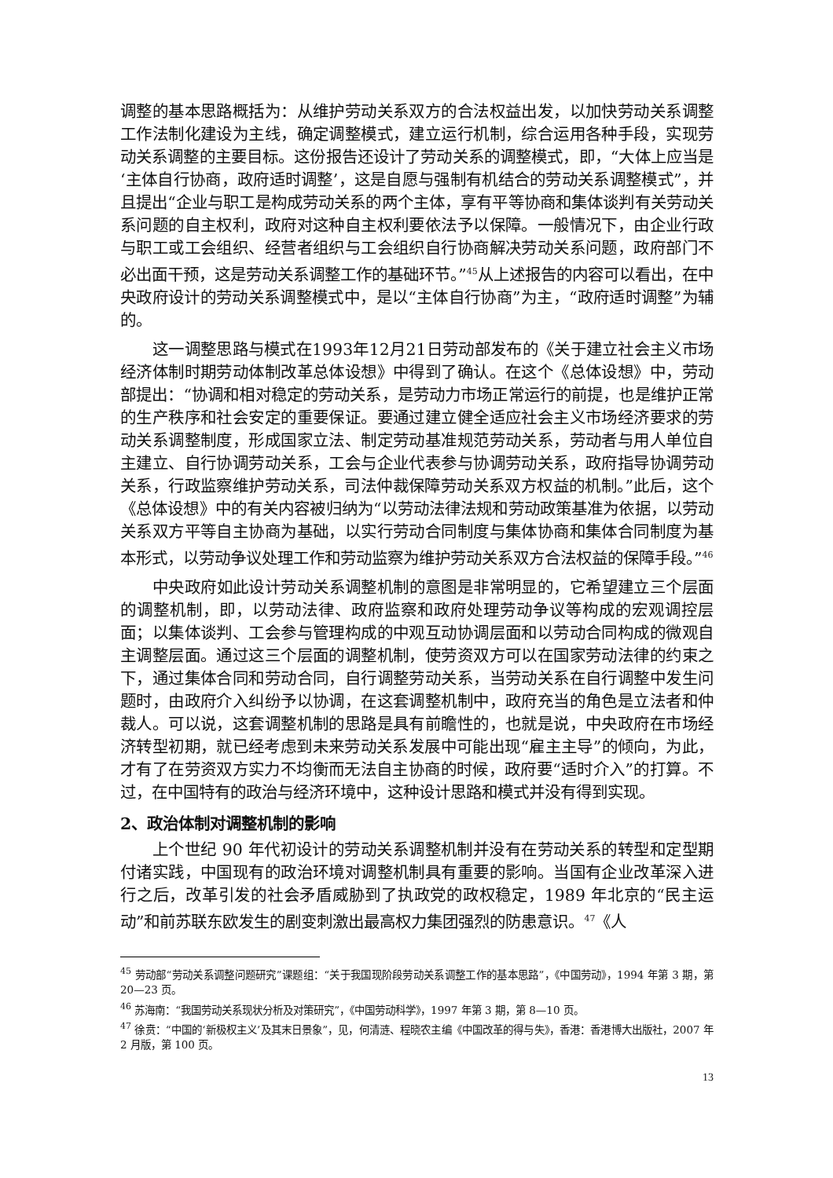调整的基本思路概括为：从维护劳动关系双方的合法权益出发，以加快劳动关系调整工作法制化建设为主线，确定调整模式，建立运行机制，综合运用各种手段，实现劳动关系调整的主要目标。这份报告还设计了劳动关系的调整模式，即，“大体上应当是‘主体自行协商，政府适时调整’，这是自愿与强制有机结合的劳动关系调整模式”，并且提出“企业与职工是构成劳动关系的两个主体，享有平等协商和集体谈判有关劳动关系问题的自主权利，政府对这种自主权利要依法予以保障。一般情况下，由企业行政与职工或工会组织、经营者组织与工会组织自行协商解决劳动关系问题，政府部门不必出面干预，这是劳动关系调整工作的基础环节。”<sup>45</sup>从上述报告的内容可以看出，在中央政府设计的劳动关系调整模式中，是以“主体自行协商”为主，“政府适时调整”为辅的。
这一调整思路与模式在1993年12月21日劳动部发布的《关于建立社会主义市场经济体制时期劳动体制改革总体设想》中得到了确认。在这个《总体设想》中，劳动部提出：“协调和相对稳定的劳动关系，是劳动力市场正常运行的前提，也是维护正常的生产秩序和社会安定的重要保证。要通过建立健全适应社会主义市场经济要求的劳动关系调整制度，形成国家立法、制定劳动基准规范劳动关系，劳动者与用人单位自主建立、自行协调劳动关系，工会与企业代表参与协调劳动关系，政府指导协调劳动关系，行政监察维护劳动关系，司法仲裁保障劳动关系双方权益的机制。”此后，这个《总体设想》中的有关内容被归纳为“以劳动法律法规和劳动政策基准为依据，以劳动关系双方平等自主协商为基础，以实行劳动合同制度与集体协商和集体合同制度为基本形式，以劳动争议处理工作和劳动监察为维护劳动关系双方合法权益的保障手段。”<sup>46</sup>
中央政府如此设计劳动关系调整机制的意图是非常明显的，它希望建立三个层面的调整机制，即，以劳动法律、政府监察和政府处理劳动争议等构成的宏观调控层面；以集体谈判、工会参与管理构成的中观互动协调层面和以劳动合同构成的微观自主调整层面。通过这三个层面的调整机制，使劳资双方可以在国家劳动法律的约束之下，通过集体合同和劳动合同，自行调整劳动关系，当劳动关系在自行调整中发生问题时，由政府介入纠纷予以协调，在这套调整机制中，政府充当的角色是立法者和仲裁人。可以说，这套调整机制的思路是具有前瞻性的，也就是说，中央政府在市场经济转型初期，就已经考虑到未来劳动关系发展中可能出现“雇主主导”的倾向，为此，才有了在劳资双方实力不均衡而无法自主协商的时候，政府要“适时介入”的打算。不过，在中国特有的政治与经济环境中，这种设计思路和模式并没有得到实现。
2、政治体制对调整机制的影响
上个世纪 90 年代初设计的劳动关系调整机制并没有在劳动关系的转型和定型期付诸实践，中国现有的政治环境对调整机制具有重要的影响。当国有企业改革深入进行之后，改革引发的社会矛盾威胁到了执政党的政权稳定，1989 年北京的“民主运动”和前苏联东欧发生的剧变刺激出最高权力集团强烈的防患意识。<sup>47</sup>《人
<sup>45</sup> 劳动部“劳动关系调整问题研究”课题组：“关于我国现阶段劳动关系调整工作的基本思路”，《中国劳动》，1994 年第 3 期，第 20—23 页。
<sup>46</sup> 苏海南：“我国劳动关系现状分析及对策研究”，《中国劳动科学》，1997 年第 3 期，第 8—10 页。
<sup>47</sup> 徐贲：“中国的‘新极权主义’及其末日景象”，见，何清涟、程晓农主编《中国改革的得与失》，香港：香港博大出版社，2007 年 2 月版，第 100 页。
13